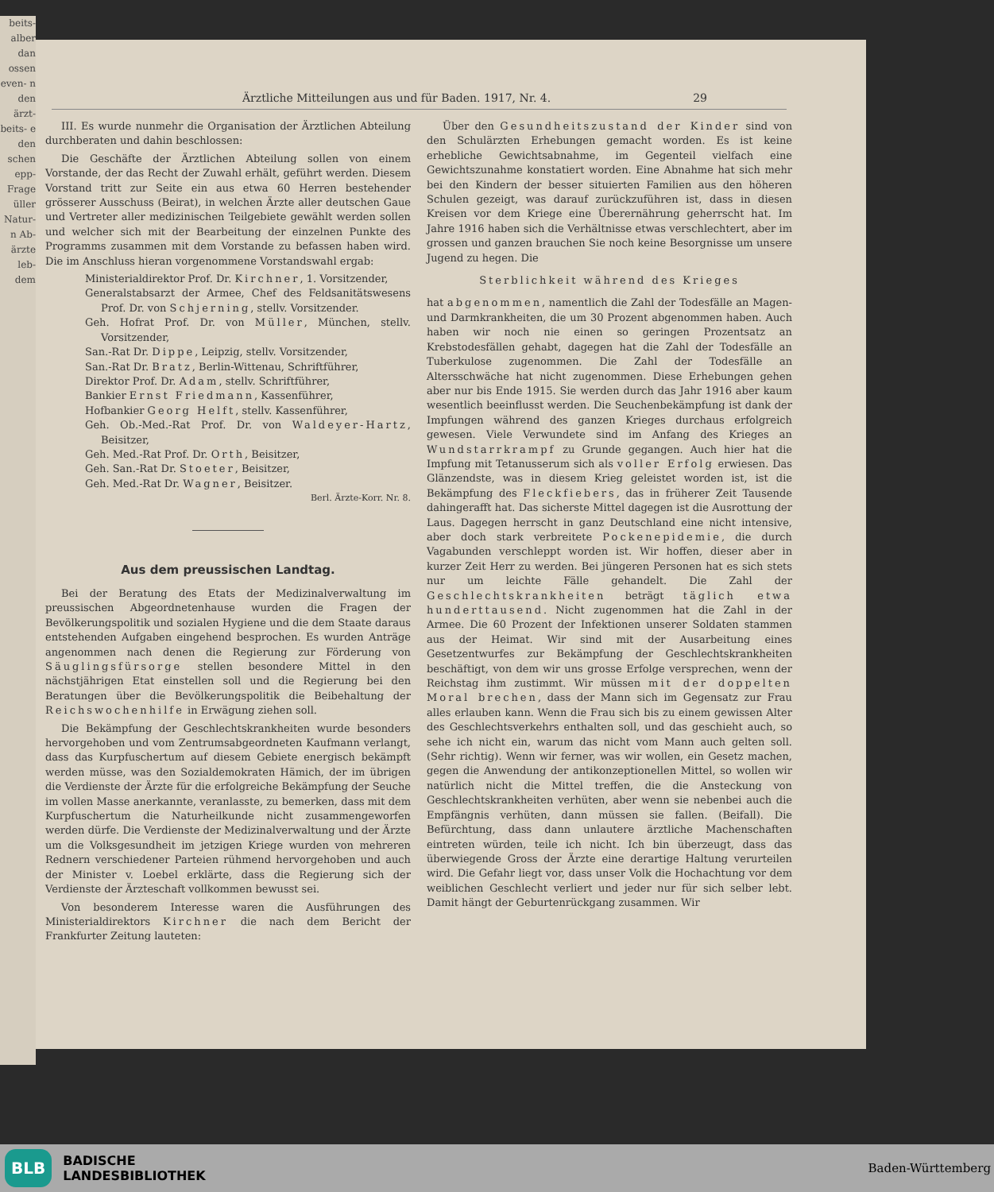beits- alber dan ossen even- n den ärzt- beits- e den schen epp- Frage üller Natur- n Ab- ärzte leb- dem
Ärztliche Mitteilungen aus und für Baden. 1917, Nr. 4. 29
III. Es wurde nunmehr die Organisation der Ärztlichen Abteilung durchberaten und dahin beschlossen:
Die Geschäfte der Ärztlichen Abteilung sollen von einem Vorstande, der das Recht der Zuwahl erhält, geführt werden. Diesem Vorstand tritt zur Seite ein aus etwa 60 Herren bestehender grösserer Ausschuss (Beirat), in welchen Ärzte aller deutschen Gaue und Vertreter aller medizinischen Teilgebiete gewählt werden sollen und welcher sich mit der Bearbeitung der einzelnen Punkte des Programms zusammen mit dem Vorstande zu befassen haben wird. Die im Anschluss hieran vorgenommene Vorstandswahl ergab:
Ministerialdirektor Prof. Dr. Kirchner, 1. Vorsitzender,
Generalstabsarzt der Armee, Chef des Feldsanitätswesens Prof. Dr. von Schjerning, stellv. Vorsitzender.
Geh. Hofrat Prof. Dr. von Müller, München, stellv. Vorsitzender,
San.-Rat Dr. Dippe, Leipzig, stellv. Vorsitzender,
San.-Rat Dr. Bratz, Berlin-Wittenau, Schriftführer,
Direktor Prof. Dr. Adam, stellv. Schriftführer,
Bankier Ernst Friedmann, Kassenführer,
Hofbankier Georg Helft, stellv. Kassenführer,
Geh. Ob.-Med.-Rat Prof. Dr. von Waldeyer-Hartz, Beisitzer,
Geh. Med.-Rat Prof. Dr. Orth, Beisitzer,
Geh. San.-Rat Dr. Stoeter, Beisitzer,
Geh. Med.-Rat Dr. Wagner, Beisitzer.
Berl. Ärzte-Korr. Nr. 8.
Aus dem preussischen Landtag.
Bei der Beratung des Etats der Medizinalverwaltung im preussischen Abgeordnetenhause wurden die Fragen der Bevölkerungspolitik und sozialen Hygiene und die dem Staate daraus entstehenden Aufgaben eingehend besprochen. Es wurden Anträge angenommen nach denen die Regierung zur Förderung von Säuglingsfürsorge stellen besondere Mittel in den nächstjährigen Etat einstellen soll und die Regierung bei den Beratungen über die Bevölkerungspolitik die Beibehaltung der Reichswochenhilfe in Erwägung ziehen soll.
Die Bekämpfung der Geschlechtskrankheiten wurde besonders hervorgehoben und vom Zentrumsabgeordneten Kaufmann verlangt, dass das Kurpfuschertum auf diesem Gebiete energisch bekämpft werden müsse, was den Sozialdemokraten Hämich, der im übrigen die Verdienste der Ärzte für die erfolgreiche Bekämpfung der Seuche im vollen Masse anerkannte, veranlasste, zu bemerken, dass mit dem Kurpfuschertum die Naturheilkunde nicht zusammengeworfen werden dürfe. Die Verdienste der Medizinalverwaltung und der Ärzte um die Volksgesundheit im jetzigen Kriege wurden von mehreren Rednern verschiedener Parteien rühmend hervorgehoben und auch der Minister v. Loebel erklärte, dass die Regierung sich der Verdienste der Ärzteschaft vollkommen bewusst sei.
Von besonderem Interesse waren die Ausführungen des Ministerialdirektors Kirchner die nach dem Bericht der Frankfurter Zeitung lauteten:
Über den Gesundheitszustand der Kinder sind von den Schulärzten Erhebungen gemacht worden. Es ist keine erhebliche Gewichtsabnahme, im Gegenteil vielfach eine Gewichtszunahme konstatiert worden. Eine Abnahme hat sich mehr bei den Kindern der besser situierten Familien aus den höheren Schulen gezeigt, was darauf zurückzuführen ist, dass in diesen Kreisen vor dem Kriege eine Überernährung geherrscht hat. Im Jahre 1916 haben sich die Verhältnisse etwas verschlechtert, aber im grossen und ganzen brauchen Sie noch keine Besorgnisse um unsere Jugend zu hegen. Die
Sterblichkeit während des Krieges
hat abgenommen, namentlich die Zahl der Todesfälle an Magen- und Darmkrankheiten, die um 30 Prozent abgenommen haben. Auch haben wir noch nie einen so geringen Prozentsatz an Krebstodesfällen gehabt, dagegen hat die Zahl der Todesfälle an Tuberkulose zugenommen. Die Zahl der Todesfälle an Altersschwäche hat nicht zugenommen. Diese Erhebungen gehen aber nur bis Ende 1915. Sie werden durch das Jahr 1916 aber kaum wesentlich beeinflusst werden. Die Seuchenbekämpfung ist dank der Impfungen während des ganzen Krieges durchaus erfolgreich gewesen. Viele Verwundete sind im Anfang des Krieges an Wundstarrkrampf zu Grunde gegangen. Auch hier hat die Impfung mit Tetanusserum sich als voller Erfolg erwiesen. Das Glänzendste, was in diesem Krieg geleistet worden ist, ist die Bekämpfung des Fleckfiebers, das in früherer Zeit Tausende dahingerafft hat. Das sicherste Mittel dagegen ist die Ausrottung der Laus. Dagegen herrscht in ganz Deutschland eine nicht intensive, aber doch stark verbreitete Pockenepidemie, die durch Vagabunden verschleppt worden ist. Wir hoffen, dieser aber in kurzer Zeit Herr zu werden. Bei jüngeren Personen hat es sich stets nur um leichte Fälle gehandelt. Die Zahl der Geschlechtskrankheiten beträgt täglich etwa hunderttausend. Nicht zugenommen hat die Zahl in der Armee. Die 60 Prozent der Infektionen unserer Soldaten stammen aus der Heimat. Wir sind mit der Ausarbeitung eines Gesetzentwurfes zur Bekämpfung der Geschlechtskrankheiten beschäftigt, von dem wir uns grosse Erfolge versprechen, wenn der Reichstag ihm zustimmt. Wir müssen mit der doppelten Moral brechen, dass der Mann sich im Gegensatz zur Frau alles erlauben kann. Wenn die Frau sich bis zu einem gewissen Alter des Geschlechtsverkehrs enthalten soll, und das geschieht auch, so sehe ich nicht ein, warum das nicht vom Mann auch gelten soll. (Sehr richtig). Wenn wir ferner, was wir wollen, ein Gesetz machen, gegen die Anwendung der antikonzeptionellen Mittel, so wollen wir natürlich nicht die Mittel treffen, die die Ansteckung von Geschlechtskrankheiten verhüten, aber wenn sie nebenbei auch die Empfängnis verhüten, dann müssen sie fallen. (Beifall). Die Befürchtung, dass dann unlautere ärztliche Machenschaften eintreten würden, teile ich nicht. Ich bin überzeugt, dass das überwiegende Gross der Ärzte eine derartige Haltung verurteilen wird. Die Gefahr liegt vor, dass unser Volk die Hochachtung vor dem weiblichen Geschlecht verliert und jeder nur für sich selber lebt. Damit hängt der Geburtenrückgang zusammen. Wir
BLB BADISCHE
LANDESBIBLIOTHEK
Baden-Württemberg